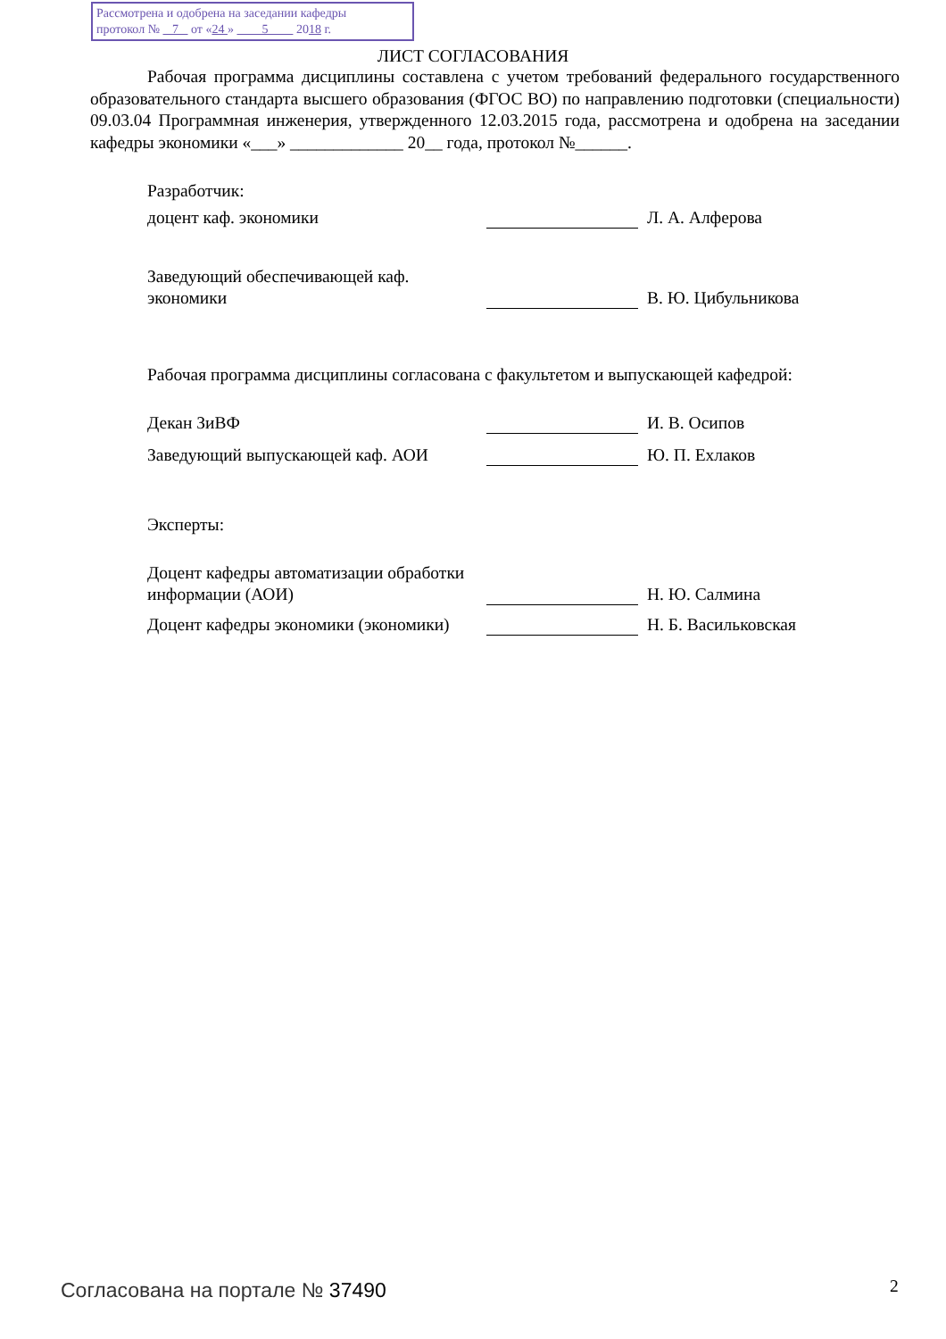Рассмотрена и одобрена на заседании кафедры
протокол № 7 от «24 » 5 2018 г.
ЛИСТ СОГЛАСОВАНИЯ
Рабочая программа дисциплины составлена с учетом требований федерального государственного образовательного стандарта высшего образования (ФГОС ВО) по направлению подготовки (специальности) 09.03.04 Программная инженерия, утвержденного 12.03.2015 года, рассмотрена и одобрена на заседании кафедры экономики «___» _____________ 20__ года, протокол №______.
Разработчик:
доцент каф. экономики Л. А. Алферова
Заведующий обеспечивающей каф. экономики
В. Ю. Цибульникова
Рабочая программа дисциплины согласована с факультетом и выпускающей кафедрой:
Декан ЗиВФ И. В. Осипов
Заведующий выпускающей каф. АОИ Ю. П. Ехлаков
Эксперты:
Доцент кафедры автоматизации обработки информации (АОИ)
Н. Ю. Салмина
Доцент кафедры экономики (экономики)
Н. Б. Васильковская
Согласована на портале № 37490 2